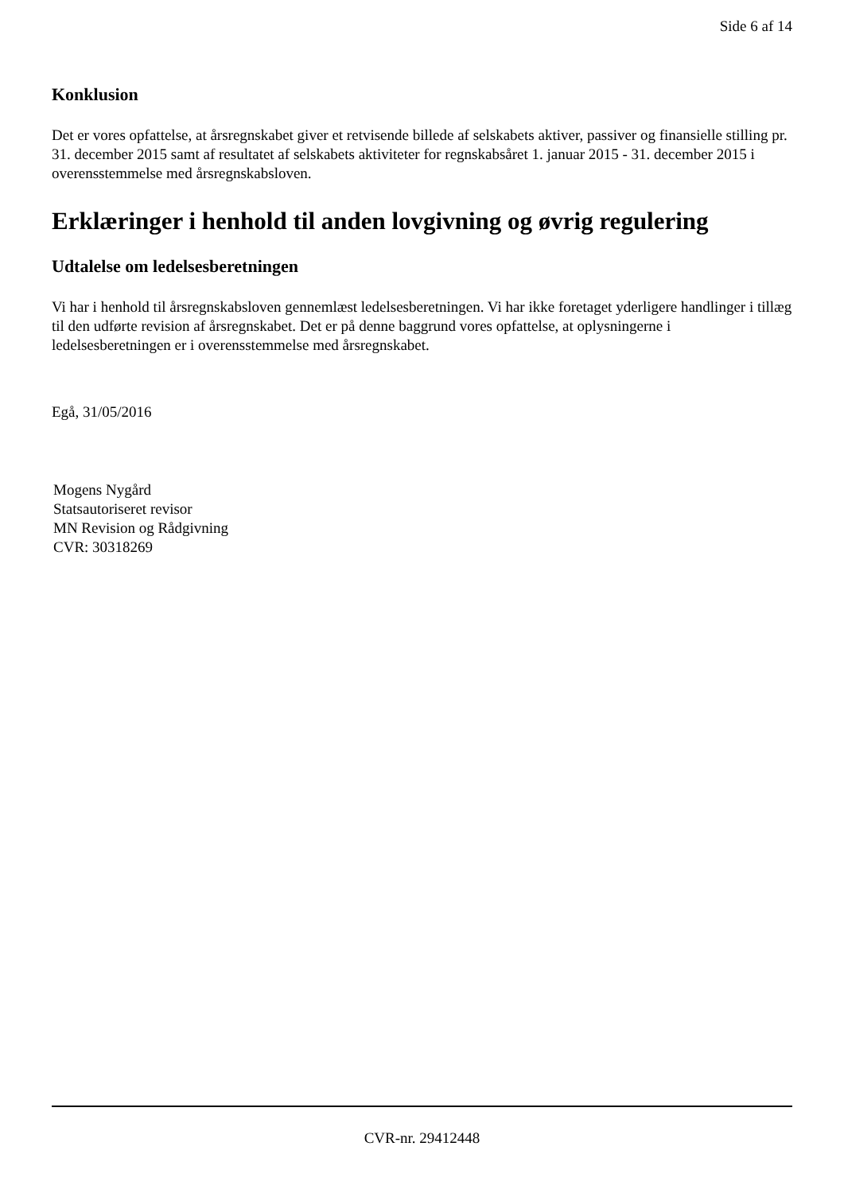Side 6 af 14
Konklusion
Det er vores opfattelse, at årsregnskabet giver et retvisende billede af selskabets aktiver, passiver og finansielle stilling pr. 31. december 2015 samt af resultatet af selskabets aktiviteter for regnskabsåret 1. januar 2015 - 31. december 2015 i overensstemmelse med årsregnskabsloven.
Erklæringer i henhold til anden lovgivning og øvrig regulering
Udtalelse om ledelsesberetningen
Vi har i henhold til årsregnskabsloven gennemlæst ledelsesberetningen. Vi har ikke foretaget yderligere handlinger i tillæg til den udførte revision af årsregnskabet. Det er på denne baggrund vores opfattelse, at oplysningerne i ledelsesberetningen er i overensstemmelse med årsregnskabet.
Egå, 31/05/2016
Mogens Nygård
Statsautoriseret revisor
MN Revision og Rådgivning
CVR: 30318269
CVR-nr. 29412448